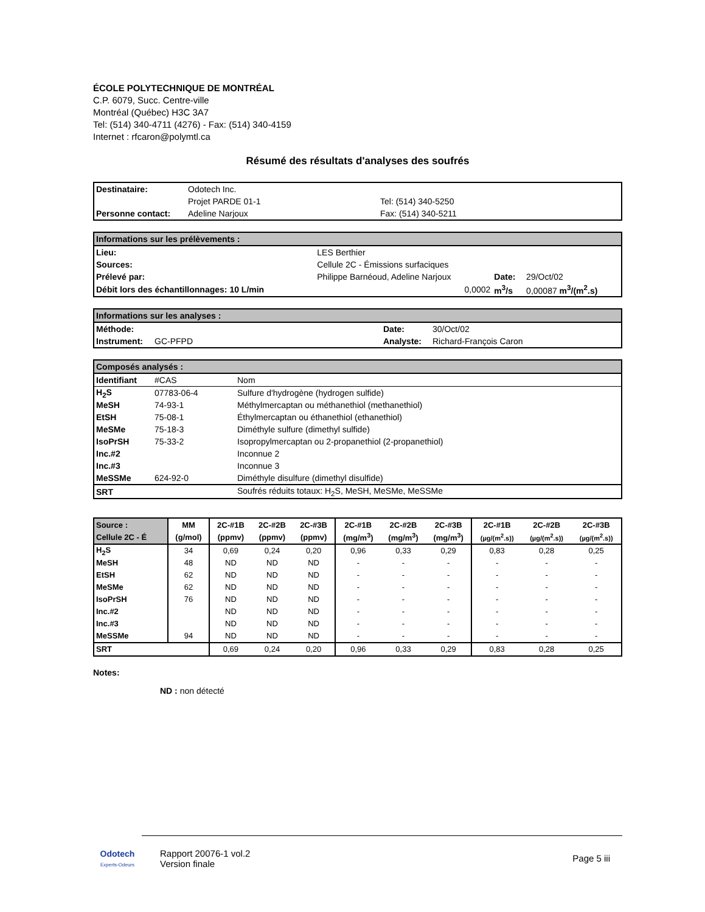ÉCOLE POLYTECHNIQUE DE MONTRÉAL
C.P. 6079, Succ. Centre-ville
Montréal (Québec) H3C 3A7
Tel: (514) 340-4711 (4276) - Fax: (514) 340-4159
Internet : rfcaron@polymtl.ca
Résumé des résultats d'analyses des soufrés
| Destinataire: | Odotech Inc. | |
| | Projet PARDE 01-1 | Tel: (514) 340-5250 |
| Personne contact: | Adeline Narjoux | Fax: (514) 340-5211 |
| Informations sur les prélèvements : | | | | | |
| Lieu: | LES Berthier | | | | |
| Sources: | Cellule 2C - Émissions surfaciques | | | | |
| Prélevé par: | Philippe Barnéoud, Adeline Narjoux | | | Date: | 29/Oct/02 |
| Débit lors des échantillonnages: 10 L/min | | | 0,0002 | m<sup>3</sup>/s | 0,00087 m<sup>3</sup>/(m<sup>2</sup>.s) |
| Informations sur les analyses : | | | |
| Méthode: | | Date: | 30/Oct/02 |
| Instrument: | GC-PFPD | Analyste: | Richard-François Caron |
| Composés analysés : | | |
| Identifiant | #CAS | Nom |
| H<sub>2</sub>S | 07783-06-4 | Sulfure d'hydrogène (hydrogen sulfide) |
| MeSH | 74-93-1 | Méthylmercaptan ou méthanethiol (methanethiol) |
| EtSH | 75-08-1 | Éthylmercaptan ou éthanethiol (ethanethiol) |
| MeSMe | 75-18-3 | Diméthyle sulfure (dimethyl sulfide) |
| IsoPrSH | 75-33-2 | Isopropylmercaptan ou 2-propanethiol (2-propanethiol) |
| Inc.#2 | | Inconnue 2 |
| Inc.#3 | | Inconnue 3 |
| MeSSMe | 624-92-0 | Diméthyle disulfure (dimethyl disulfide) |
| SRT | | Soufrés réduits totaux: H<sub>2</sub>S, MeSH, MeSMe, MeSSMe |
| Source : | MM | 2C-#1B | 2C-#2B | 2C-#3B | 2C-#1B | 2C-#2B | 2C-#3B | 2C-#1B | 2C-#2B | 2C-#3B |
| --- | --- | --- | --- | --- | --- | --- | --- | --- | --- | --- |
| Cellule 2C - É | (g/mol) | (ppmv) | (ppmv) | (ppmv) | (mg/m<sup>3</sup>) | (mg/m<sup>3</sup>) | (mg/m<sup>3</sup>) | (µg/(m<sup>2</sup>.s)) | (µg/(m<sup>2</sup>.s)) | (µg/(m<sup>2</sup>.s)) |
| H<sub>2</sub>S | 34 | 0,69 | 0,24 | 0,20 | 0,96 | 0,33 | 0,29 | 0,83 | 0,28 | 0,25 |
| MeSH | 48 | ND | ND | ND | - | - | - | - | - | - |
| EtSH | 62 | ND | ND | ND | - | - | - | - | - | - |
| MeSMe | 62 | ND | ND | ND | - | - | - | - | - | - |
| IsoPrSH | 76 | ND | ND | ND | - | - | - | - | - | - |
| Inc.#2 | | ND | ND | ND | - | - | - | - | - | - |
| Inc.#3 | | ND | ND | ND | - | - | - | - | - | - |
| MeSSMe | 94 | ND | ND | ND | - | - | - | - | - | - |
| SRT | | 0,69 | 0,24 | 0,20 | 0,96 | 0,33 | 0,29 | 0,83 | 0,28 | 0,25 |
Notes:
ND : non détecté
Odotech
Experts-Odeurs
Rapport 20076-1 vol.2
Version finale
Page 5 iii